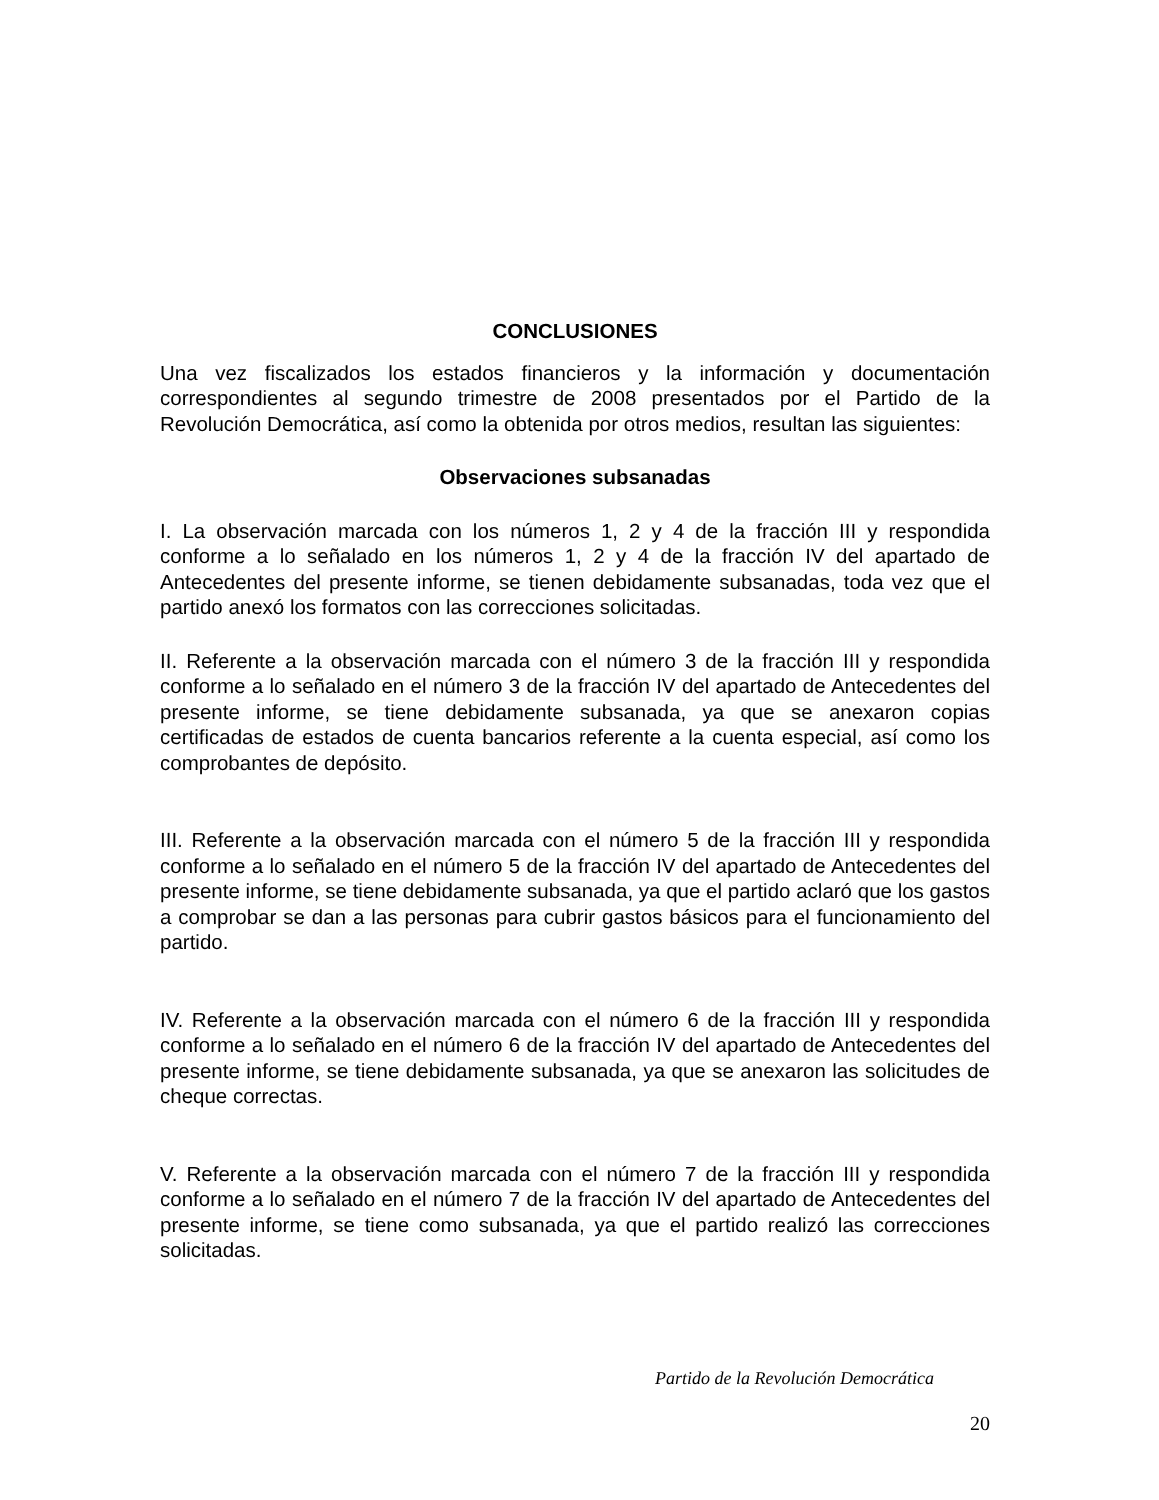CONCLUSIONES
Una vez fiscalizados los estados financieros y la información y documentación correspondientes al segundo trimestre de 2008 presentados por el Partido de la Revolución Democrática, así como la obtenida por otros medios, resultan las siguientes:
Observaciones subsanadas
I. La observación marcada con los números 1, 2 y 4 de la fracción III y respondida conforme a lo señalado en los números 1, 2 y 4 de la fracción IV del apartado de Antecedentes del presente informe, se tienen debidamente subsanadas, toda vez que el partido anexó los formatos con las correcciones solicitadas.
II. Referente a la observación marcada con el número 3 de la fracción III y respondida conforme a lo señalado en el número 3 de la fracción IV del apartado de Antecedentes del presente informe, se tiene debidamente subsanada, ya que se anexaron copias certificadas de estados de cuenta bancarios referente a la cuenta especial, así como los comprobantes de depósito.
III. Referente a la observación marcada con el número 5 de la fracción III y respondida conforme a lo señalado en el número 5 de la fracción IV del apartado de Antecedentes del presente informe, se tiene debidamente subsanada, ya que el partido aclaró que los gastos a comprobar se dan a las personas para cubrir gastos básicos para el funcionamiento del partido.
IV. Referente a la observación marcada con el número 6 de la fracción III y respondida conforme a lo señalado en el número 6 de la fracción IV del apartado de Antecedentes del presente informe, se tiene debidamente subsanada, ya que se anexaron las solicitudes de cheque correctas.
V. Referente a la observación marcada con el número 7 de la fracción III y respondida conforme a lo señalado en el número 7 de la fracción IV del apartado de Antecedentes del presente informe, se tiene como subsanada, ya que el partido realizó las correcciones solicitadas.
Partido de la Revolución Democrática
20